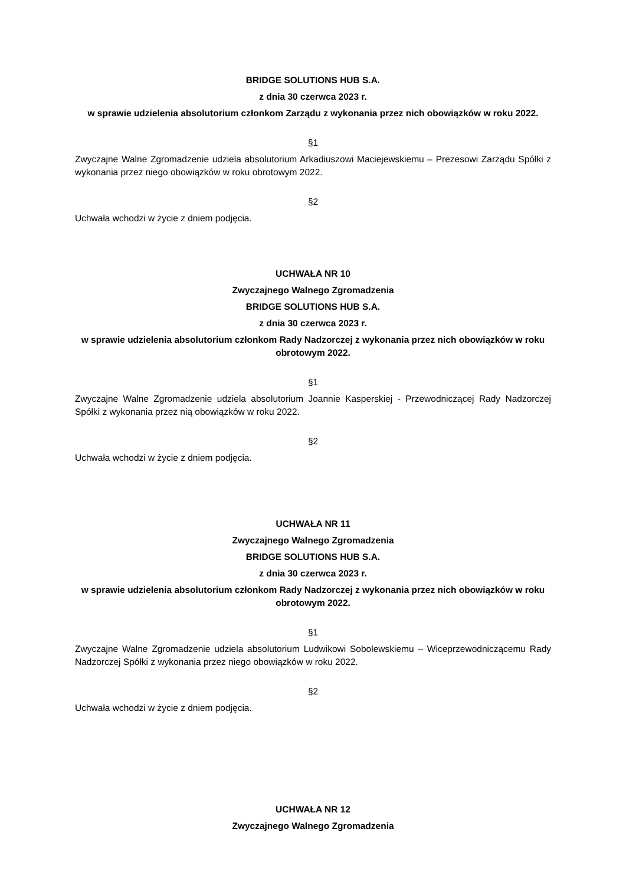BRIDGE SOLUTIONS HUB S.A.
z dnia 30 czerwca 2023 r.
w sprawie udzielenia absolutorium członkom Zarządu z wykonania przez nich obowiązków w roku 2022.
§1
Zwyczajne Walne Zgromadzenie udziela absolutorium Arkadiuszowi Maciejewskiemu – Prezesowi Zarządu Spółki z wykonania przez niego obowiązków w roku obrotowym 2022.
§2
Uchwała wchodzi w życie z dniem podjęcia.
UCHWAŁA NR 10
Zwyczajnego Walnego Zgromadzenia
BRIDGE SOLUTIONS HUB S.A.
z dnia 30 czerwca 2023 r.
w sprawie udzielenia absolutorium członkom Rady Nadzorczej z wykonania przez nich obowiązków w roku obrotowym 2022.
§1
Zwyczajne Walne Zgromadzenie udziela absolutorium Joannie Kasperskiej - Przewodniczącej Rady Nadzorczej Spółki z wykonania przez nią obowiązków w roku 2022.
§2
Uchwała wchodzi w życie z dniem podjęcia.
UCHWAŁA NR 11
Zwyczajnego Walnego Zgromadzenia
BRIDGE SOLUTIONS HUB S.A.
z dnia 30 czerwca 2023 r.
w sprawie udzielenia absolutorium członkom Rady Nadzorczej z wykonania przez nich obowiązków w roku obrotowym 2022.
§1
Zwyczajne Walne Zgromadzenie udziela absolutorium Ludwikowi Sobolewskiemu – Wiceprzewodniczącemu Rady Nadzorczej Spółki z wykonania przez niego obowiązków w roku 2022.
§2
Uchwała wchodzi w życie z dniem podjęcia.
UCHWAŁA NR 12
Zwyczajnego Walnego Zgromadzenia